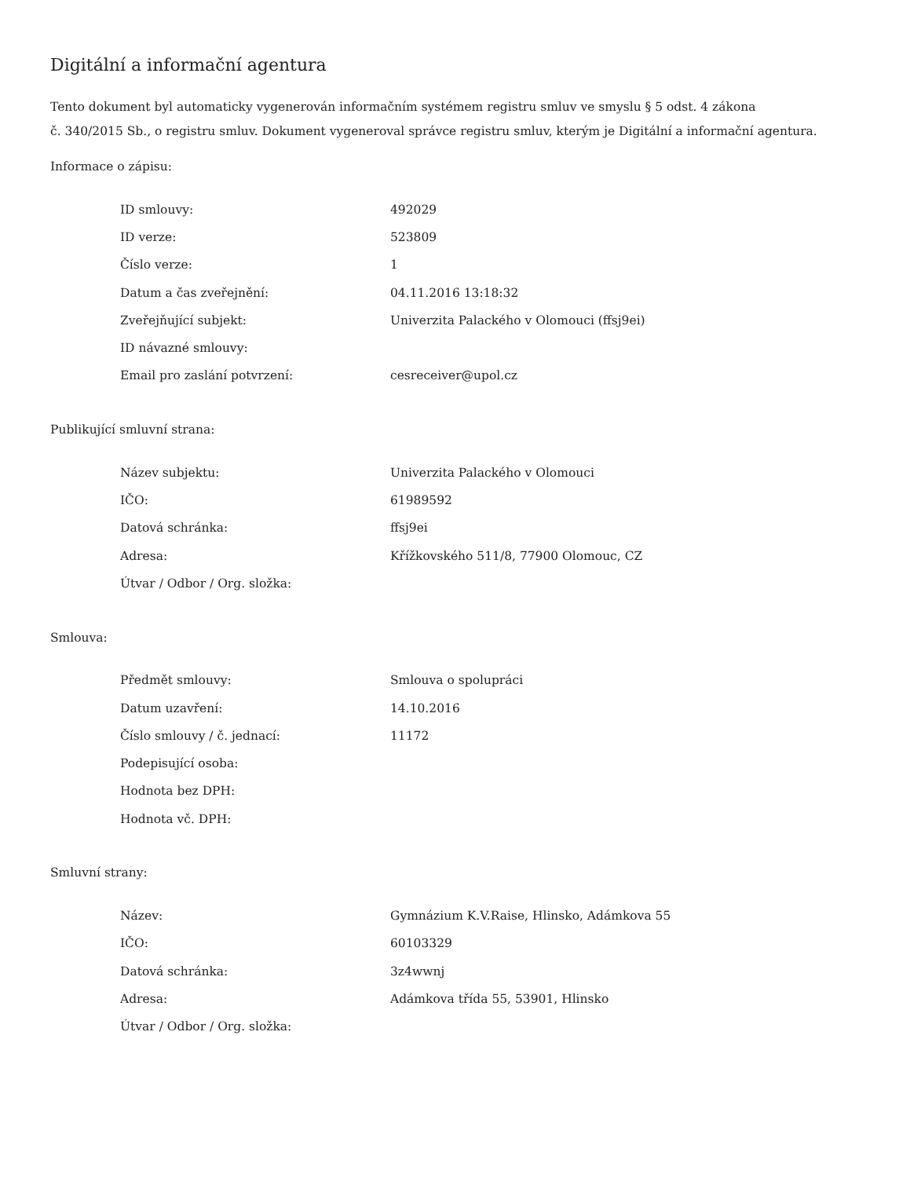Digitální a informační agentura
Tento dokument byl automaticky vygenerován informačním systémem registru smluv ve smyslu § 5 odst. 4 zákona
č. 340/2015 Sb., o registru smluv. Dokument vygeneroval správce registru smluv, kterým je Digitální a informační agentura.
Informace o zápisu:
| ID smlouvy: | 492029 |
| ID verze: | 523809 |
| Číslo verze: | 1 |
| Datum a čas zveřejnění: | 04.11.2016 13:18:32 |
| Zveřejňující subjekt: | Univerzita Palackého v Olomouci (ffsj9ei) |
| ID návazné smlouvy: | |
| Email pro zaslání potvrzení: | cesreceiver@upol.cz |
Publikující smluvní strana:
| Název subjektu: | Univerzita Palackého v Olomouci |
| IČO: | 61989592 |
| Datová schránka: | ffsj9ei |
| Adresa: | Křížkovského 511/8, 77900 Olomouc, CZ |
| Útvar / Odbor / Org. složka: | |
Smlouva:
| Předmět smlouvy: | Smlouva o spolupráci |
| Datum uzavření: | 14.10.2016 |
| Číslo smlouvy / č. jednací: | 11172 |
| Podepisující osoba: | |
| Hodnota bez DPH: | |
| Hodnota vč. DPH: | |
Smluvní strany:
| Název: | Gymnázium K.V.Raise, Hlinsko, Adámkova 55 |
| IČO: | 60103329 |
| Datová schránka: | 3z4wwnj |
| Adresa: | Adámkova třída 55, 53901, Hlinsko |
| Útvar / Odbor / Org. složka: | |